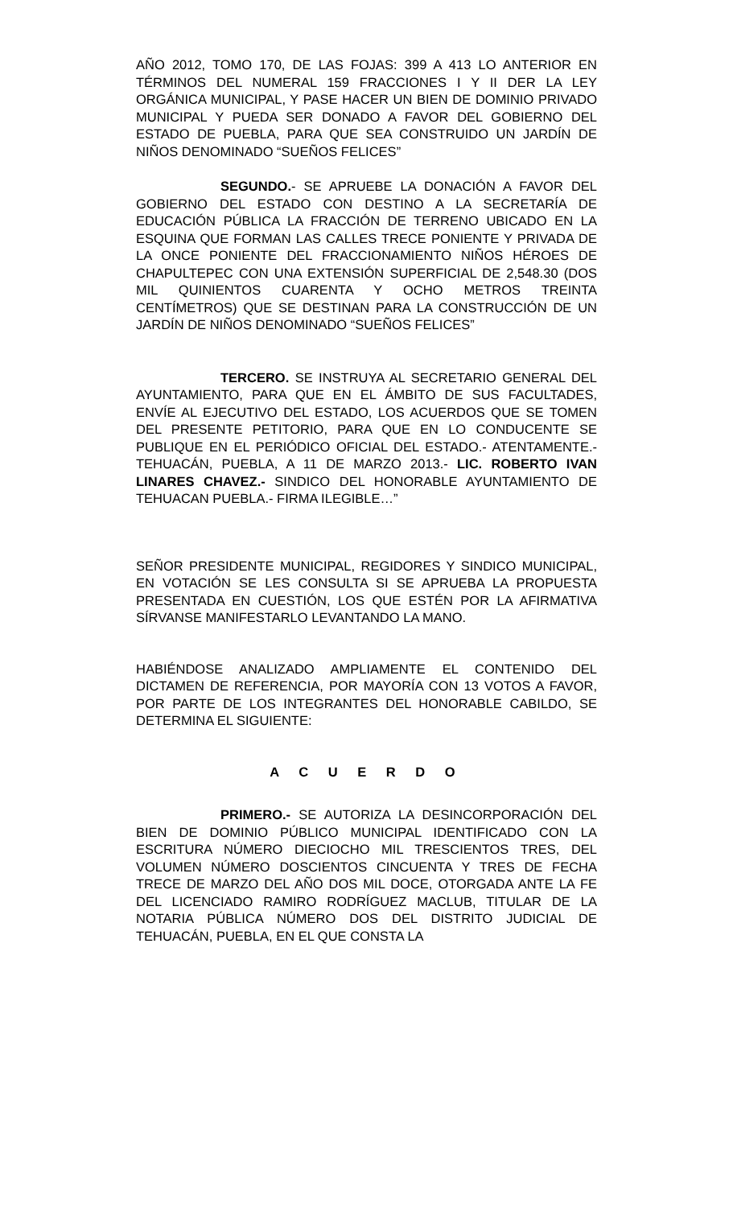AÑO 2012, TOMO 170, DE LAS FOJAS: 399 A 413 LO ANTERIOR EN TÉRMINOS DEL NUMERAL 159 FRACCIONES I Y II DER LA LEY ORGÁNICA MUNICIPAL, Y PASE HACER UN BIEN DE DOMINIO PRIVADO MUNICIPAL Y PUEDA SER DONADO A FAVOR DEL GOBIERNO DEL ESTADO DE PUEBLA, PARA QUE SEA CONSTRUIDO UN JARDÍN DE NIÑOS DENOMINADO “SUEÑOS FELICES”
SEGUNDO.- SE APRUEBE LA DONACIÓN A FAVOR DEL GOBIERNO DEL ESTADO CON DESTINO A LA SECRETARÍA DE EDUCACIÓN PÚBLICA LA FRACCIÓN DE TERRENO UBICADO EN LA ESQUINA QUE FORMAN LAS CALLES TRECE PONIENTE Y PRIVADA DE LA ONCE PONIENTE DEL FRACCIONAMIENTO NIÑOS HÉROES DE CHAPULTEPEC CON UNA EXTENSIÓN SUPERFICIAL DE 2,548.30 (DOS MIL QUINIENTOS CUARENTA Y OCHO METROS TREINTA CENTÍMETROS) QUE SE DESTINAN PARA LA CONSTRUCCIÓN DE UN JARDÍN DE NIÑOS DENOMINADO “SUEÑOS FELICES”
TERCERO. SE INSTRUYA AL SECRETARIO GENERAL DEL AYUNTAMIENTO, PARA QUE EN EL ÁMBITO DE SUS FACULTADES, ENVÍE AL EJECUTIVO DEL ESTADO, LOS ACUERDOS QUE SE TOMEN DEL PRESENTE PETITORIO, PARA QUE EN LO CONDUCENTE SE PUBLIQUE EN EL PERIÓDICO OFICIAL DEL ESTADO.- ATENTAMENTE.- TEHUACÁN, PUEBLA, A 11 DE MARZO 2013.- LIC. ROBERTO IVAN LINARES CHAVEZ.- SINDICO DEL HONORABLE AYUNTAMIENTO DE TEHUACAN PUEBLA.- FIRMA ILEGIBLE…”
SEÑOR PRESIDENTE MUNICIPAL, REGIDORES Y SINDICO MUNICIPAL, EN VOTACIÓN SE LES CONSULTA SI SE APRUEBA LA PROPUESTA PRESENTADA EN CUESTIÓN, LOS QUE ESTÉN POR LA AFIRMATIVA SÍRVANSE MANIFESTARLO LEVANTANDO LA MANO.
HABIÉNDOSE ANALIZADO AMPLIAMENTE EL CONTENIDO DEL DICTAMEN DE REFERENCIA, POR MAYORÍA CON 13 VOTOS A FAVOR, POR PARTE DE LOS INTEGRANTES DEL HONORABLE CABILDO, SE DETERMINA EL SIGUIENTE:
A C U E R D O
PRIMERO.- SE AUTORIZA LA DESINCORPORACIÓN DEL BIEN DE DOMINIO PÚBLICO MUNICIPAL IDENTIFICADO CON LA ESCRITURA NÚMERO DIECIOCHO MIL TRESCIENTOS TRES, DEL VOLUMEN NÚMERO DOSCIENTOS CINCUENTA Y TRES DE FECHA TRECE DE MARZO DEL AÑO DOS MIL DOCE, OTORGADA ANTE LA FE DEL LICENCIADO RAMIRO RODRÍGUEZ MACLUB, TITULAR DE LA NOTARIA PÚBLICA NÚMERO DOS DEL DISTRITO JUDICIAL DE TEHUACÁN, PUEBLA, EN EL QUE CONSTA LA